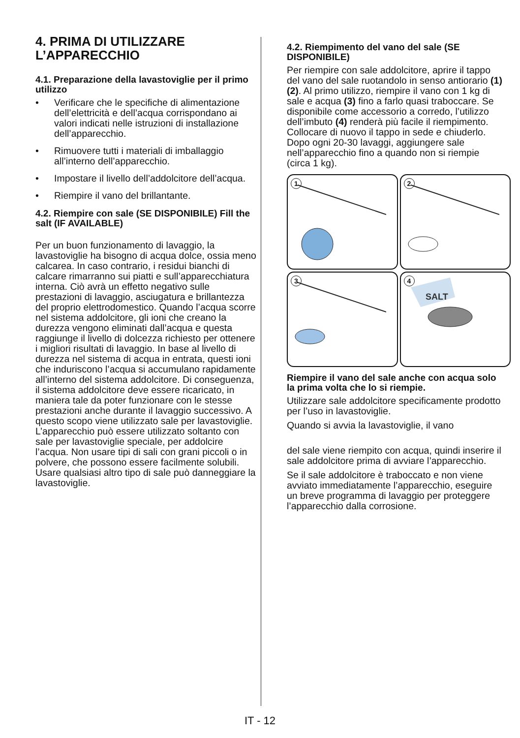4. PRIMA DI UTILIZZARE L’APPARECCHIO
4.1. Preparazione della lavastoviglie per il primo utilizzo
• Verificare che le specifiche di alimentazione dell’elettricità e dell’acqua corrispondano ai valori indicati nelle istruzioni di installazione dell’apparecchio.
• Rimuovere tutti i materiali di imballaggio all’interno dell’apparecchio.
• Impostare il livello dell’addolcitore dell’acqua.
• Riempire il vano del brillantante.
4.2. Riempire con sale (SE DISPONIBILE) Fill the salt (IF AVAILABLE)
Per un buon funzionamento di lavaggio, la lavastoviglie ha bisogno di acqua dolce, ossia meno calcarea. In caso contrario, i residui bianchi di calcare rimarranno sui piatti e sull’apparecchiatura interna. Ciò avrà un effetto negativo sulle prestazioni di lavaggio, asciugatura e brillantezza del proprio elettrodomestico. Quando l’acqua scorre nel sistema addolcitore, gli ioni che creano la durezza vengono eliminati dall’acqua e questa raggiunge il livello di dolcezza richiesto per ottenere i migliori risultati di lavaggio. In base al livello di durezza nel sistema di acqua in entrata, questi ioni che induriscono l’acqua si accumulano rapidamente all’interno del sistema addolcitore. Di conseguenza, il sistema addolcitore deve essere ricaricato, in maniera tale da poter funzionare con le stesse prestazioni anche durante il lavaggio successivo. A questo scopo viene utilizzato sale per lavastoviglie.
L’apparecchio può essere utilizzato soltanto con sale per lavastoviglie speciale, per addolcire l’acqua. Non usare tipi di sali con grani piccoli o in polvere, che possono essere facilmente solubili. Usare qualsiasi altro tipo di sale può danneggiare la lavastoviglie.
4.2. Riempimento del vano del sale (SE DISPONIBILE)
Per riempire con sale addolcitore, aprire il tappo del vano del sale ruotandolo in senso antiorario (1) (2). Al primo utilizzo, riempire il vano con 1 kg di sale e acqua (3) fino a farlo quasi traboccare. Se disponibile come accessorio a corredo, l’utilizzo dell’imbuto (4) renderà più facile il riempimento. Collocare di nuovo il tappo in sede e chiuderlo. Dopo ogni 20-30 lavaggi, aggiungere sale nell’apparecchio fino a quando non si riempie (circa 1 kg).
1
2
3
4
SALT
Riempire il vano del sale anche con acqua solo la prima volta che lo si riempie.
Utilizzare sale addolcitore specificamente prodotto per l’uso in lavastoviglie.
Quando si avvia la lavastoviglie, il vano
del sale viene riempito con acqua, quindi inserire il sale addolcitore prima di avviare l’apparecchio.
Se il sale addolcitore è traboccato e non viene avviato immediatamente l’apparecchio, eseguire un breve programma di lavaggio per proteggere l’apparecchio dalla corrosione.
IT - 12